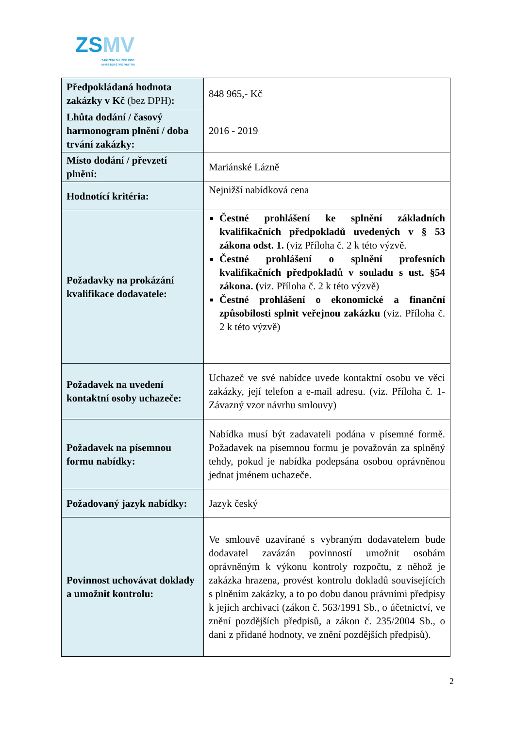ZSMV
ZAŘÍZENÍ SLUŽEB PRO
MINISTERSTVO VNITRA
| Předpokládaná hodnota zakázky v Kč (bez DPH) : | 848 965,- Kč |
| Lhůta dodání / časový harmonogram plnění / doba trvání zakázky: | 2016 - 2019 |
| Místo dodání / převzetí plnění: | Mariánské Lázně |
| Hodnotící kritéria: | Nejnižší nabídková cena |
| Požadavky na prokázání kvalifikace dodavatele: | Čestné prohlášení ke splnění základních kvalifikačních předpokladů uvedených v § 53 zákona odst. 1. (viz Příloha č. 2 k této výzvě. Čestné prohlášení o splnění profesních kvalifikačních předpokladů v souladu s ust. §54 zákona. ( viz. Příloha č. 2 k této výzvě) Čestné prohlášení o ekonomické a finanční způsobilosti splnit veřejnou zakázku (viz. Příloha č. 2 k této výzvě) |
| Požadavek na uvedení kontaktní osoby uchazeče: | Uchazeč ve své nabídce uvede kontaktní osobu ve věci zakázky, její telefon a e-mail adresu. (viz. Příloha č. 1- Závazný vzor návrhu smlouvy) |
| Požadavek na písemnou formu nabídky: | Nabídka musí být zadavateli podána v písemné formě. Požadavek na písemnou formu je považován za splněný tehdy, pokud je nabídka podepsána osobou oprávněnou jednat jménem uchazeče. |
| Požadovaný jazyk nabídky: | Jazyk český |
| Povinnost uchovávat doklady a umožnit kontrolu: | Ve smlouvě uzavírané s vybraným dodavatelem bude dodavatel zavázán povinností umožnit osobám oprávněným k výkonu kontroly rozpočtu, z něhož je zakázka hrazena, provést kontrolu dokladů souvisejících s plněním zakázky, a to po dobu danou právními předpisy k jejich archivaci (zákon č. 563/1991 Sb., o účetnictví, ve znění pozdějších předpisů, a zákon č. 235/2004 Sb., o dani z přidané hodnoty, ve znění pozdějších předpisů). |
2